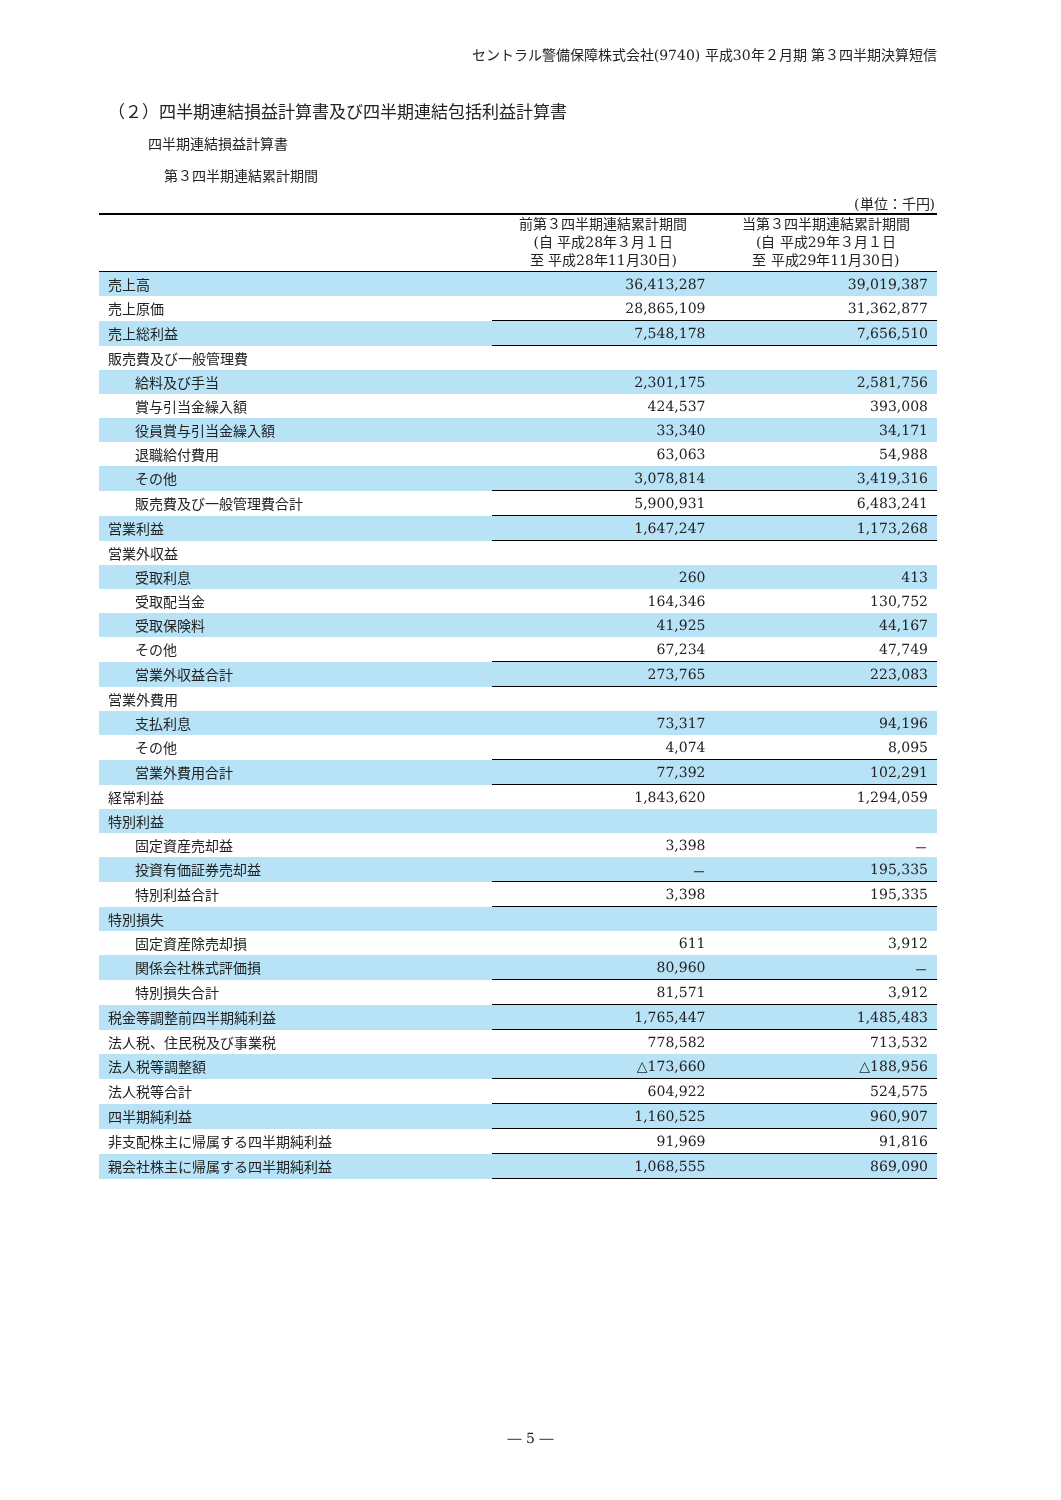セントラル警備保障株式会社(9740) 平成30年２月期 第３四半期決算短信
（２）四半期連結損益計算書及び四半期連結包括利益計算書
四半期連結損益計算書
第３四半期連結累計期間
(単位：千円)
| | 前第３四半期連結累計期間 (自 平成28年３月１日 至 平成28年11月30日) | 当第３四半期連結累計期間 (自 平成29年３月１日 至 平成29年11月30日) |
| --- | --- | --- |
| 売上高 | 36,413,287 | 39,019,387 |
| 売上原価 | 28,865,109 | 31,362,877 |
| 売上総利益 | 7,548,178 | 7,656,510 |
| 販売費及び一般管理費 | | |
| 給料及び手当 | 2,301,175 | 2,581,756 |
| 賞与引当金繰入額 | 424,537 | 393,008 |
| 役員賞与引当金繰入額 | 33,340 | 34,171 |
| 退職給付費用 | 63,063 | 54,988 |
| その他 | 3,078,814 | 3,419,316 |
| 販売費及び一般管理費合計 | 5,900,931 | 6,483,241 |
| 営業利益 | 1,647,247 | 1,173,268 |
| 営業外収益 | | |
| 受取利息 | 260 | 413 |
| 受取配当金 | 164,346 | 130,752 |
| 受取保険料 | 41,925 | 44,167 |
| その他 | 67,234 | 47,749 |
| 営業外収益合計 | 273,765 | 223,083 |
| 営業外費用 | | |
| 支払利息 | 73,317 | 94,196 |
| その他 | 4,074 | 8,095 |
| 営業外費用合計 | 77,392 | 102,291 |
| 経常利益 | 1,843,620 | 1,294,059 |
| 特別利益 | | |
| 固定資産売却益 | 3,398 | － |
| 投資有価証券売却益 | － | 195,335 |
| 特別利益合計 | 3,398 | 195,335 |
| 特別損失 | | |
| 固定資産除売却損 | 611 | 3,912 |
| 関係会社株式評価損 | 80,960 | － |
| 特別損失合計 | 81,571 | 3,912 |
| 税金等調整前四半期純利益 | 1,765,447 | 1,485,483 |
| 法人税、住民税及び事業税 | 778,582 | 713,532 |
| 法人税等調整額 | △173,660 | △188,956 |
| 法人税等合計 | 604,922 | 524,575 |
| 四半期純利益 | 1,160,525 | 960,907 |
| 非支配株主に帰属する四半期純利益 | 91,969 | 91,816 |
| 親会社株主に帰属する四半期純利益 | 1,068,555 | 869,090 |
― 5 ―